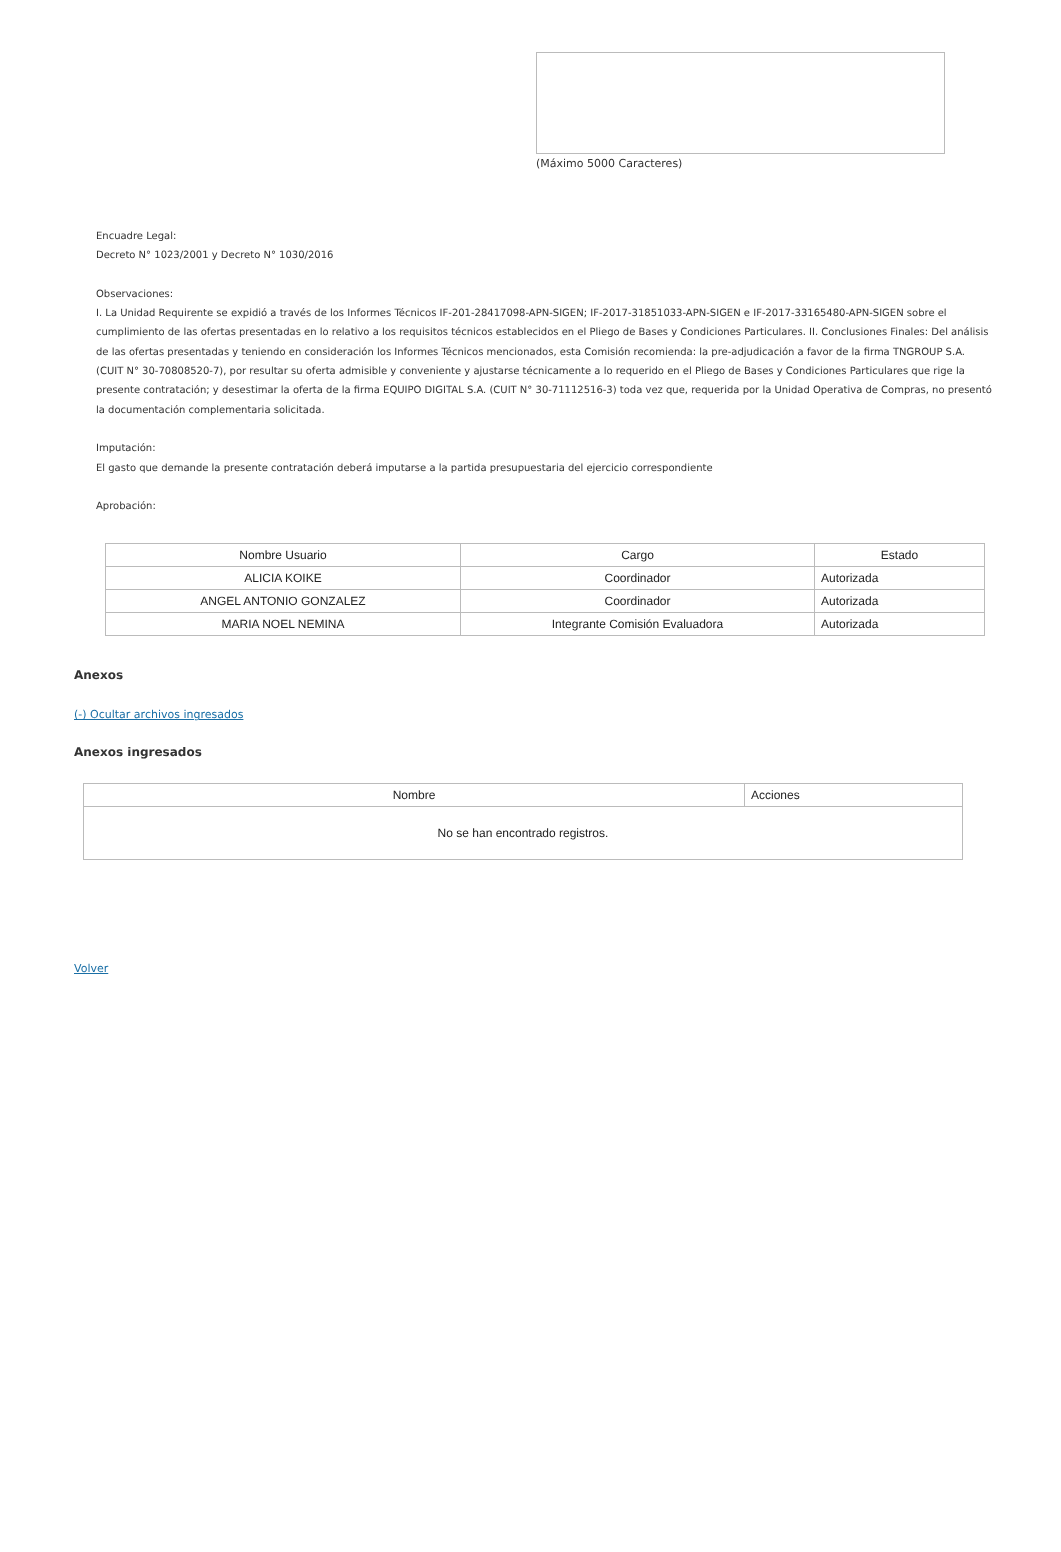(Máximo 5000 Caracteres)
Encuadre Legal:
Decreto N° 1023/2001 y Decreto N° 1030/2016
Observaciones:
I. La Unidad Requirente se expidió a través de los Informes Técnicos IF-201-28417098-APN-SIGEN; IF-2017-31851033-APN-SIGEN e IF-2017-33165480-APN-SIGEN sobre el cumplimiento de las ofertas presentadas en lo relativo a los requisitos técnicos establecidos en el Pliego de Bases y Condiciones Particulares. II. Conclusiones Finales: Del análisis de las ofertas presentadas y teniendo en consideración los Informes Técnicos mencionados, esta Comisión recomienda: la pre-adjudicación a favor de la firma TNGROUP S.A. (CUIT N° 30-70808520-7), por resultar su oferta admisible y conveniente y ajustarse técnicamente a lo requerido en el Pliego de Bases y Condiciones Particulares que rige la presente contratación; y desestimar la oferta de la firma EQUIPO DIGITAL S.A. (CUIT N° 30-71112516-3) toda vez que, requerida por la Unidad Operativa de Compras, no presentó la documentación complementaria solicitada.
Imputación:
El gasto que demande la presente contratación deberá imputarse a la partida presupuestaria del ejercicio correspondiente
Aprobación:
| Nombre Usuario | Cargo | Estado |
| --- | --- | --- |
| ALICIA KOIKE | Coordinador | Autorizada |
| ANGEL ANTONIO GONZALEZ | Coordinador | Autorizada |
| MARIA NOEL NEMINA | Integrante Comisión Evaluadora | Autorizada |
Anexos
(-) Ocultar archivos ingresados
Anexos ingresados
| Nombre | Acciones |
| --- | --- |
| No se han encontrado registros. | |
Volver